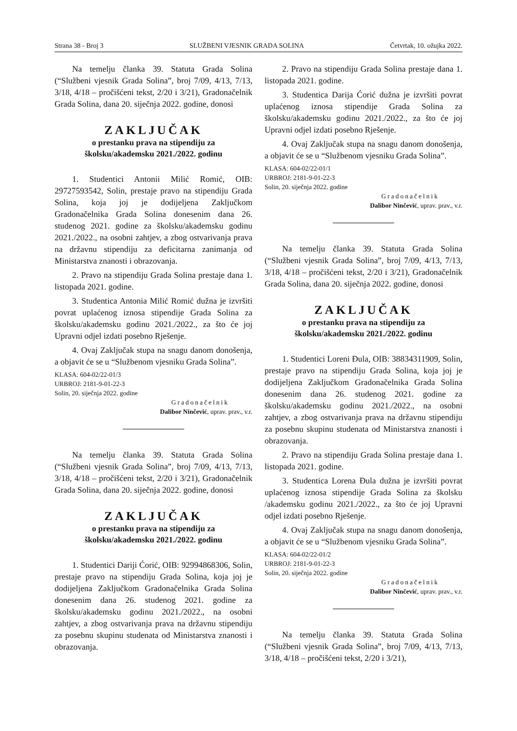Strana 38 - Broj 3 SLUŽBENI VJESNIK GRADA SOLINA Četvrtak, 10. ožujka 2022.
Na temelju članka 39. Statuta Grada Solina (“Službeni vjesnik Grada Solina”, broj 7/09, 4/13, 7/13, 3/18, 4/18 – pročišćeni tekst, 2/20 i 3/21), Gradonačelnik Grada Solina, dana 20. siječnja 2022. godine, donosi
ZAKLJUČAK
o prestanku prava na stipendiju za
školsku/akademsku 2021./2022. godinu
1. Studentici Antonii Milić Romić, OIB: 29727593542, Solin, prestaje pravo na stipendiju Grada Solina, koja joj je dodijeljena Zaključkom Gradonačelnika Grada Solina donesenim dana 26. studenog 2021. godine za školsku/akademsku godinu 2021./2022., na osobni zahtjev, a zbog ostvarivanja prava na državnu stipendiju za deficitarna zanimanja od Ministarstva znanosti i obrazovanja.
2. Pravo na stipendiju Grada Solina prestaje dana 1. listopada 2021. godine.
3. Studentica Antonia Milić Romić dužna je izvršiti povrat uplaćenog iznosa stipendije Grada Solina za školsku/akademsku godinu 2021./2022., za što će joj Upravni odjel izdati posebno Rješenje.
4. Ovaj Zaključak stupa na snagu danom donošenja, a objavit će se u “Službenom vjesniku Grada Solina”.
KLASA: 604-02/22-01/3
URBROJ: 2181-9-01-22-3
Solin, 20. siječnja 2022. godine
Gradonačelnik
Dalibor Ninčević, uprav. prav., v.r.
Na temelju članka 39. Statuta Grada Solina (“Službeni vjesnik Grada Solina”, broj 7/09, 4/13, 7/13, 3/18, 4/18 – pročišćeni tekst, 2/20 i 3/21), Gradonačelnik Grada Solina, dana 20. siječnja 2022. godine, donosi
ZAKLJUČAK
o prestanku prava na stipendiju za
školsku/akademsku 2021./2022. godinu
1. Studentici Dariji Ćorić, OIB: 92994868306, Solin, prestaje pravo na stipendiju Grada Solina, koja joj je dodijeljena Zaključkom Gradonačelnika Grada Solina donesenim dana 26. studenog 2021. godine za školsku/akademsku godinu 2021./2022., na osobni zahtjev, a zbog ostvarivanja prava na državnu stipendiju za posebnu skupinu studenata od Ministarstva znanosti i obrazovanja.
2. Pravo na stipendiju Grada Solina prestaje dana 1. listopada 2021. godine.
3. Studentica Darija Ćorić dužna je izvršiti povrat uplaćenog iznosa stipendije Grada Solina za školsku/akademsku godinu 2021./2022., za što će joj Upravni odjel izdati posebno Rješenje.
4. Ovaj Zaključak stupa na snagu danom donošenja, a objavit će se u “Službenom vjesniku Grada Solina”.
KLASA: 604-02/22-01/1
URBROJ: 2181-9-01-22-3
Solin, 20. siječnja 2022. godine
Gradonačelnik
Dalibor Ninčević, uprav. prav., v.r.
Na temelju članka 39. Statuta Grada Solina (“Službeni vjesnik Grada Solina”, broj 7/09, 4/13, 7/13, 3/18, 4/18 – pročišćeni tekst, 2/20 i 3/21), Gradonačelnik Grada Solina, dana 20. siječnja 2022. godine, donosi
ZAKLJUČAK
o prestanku prava na stipendiju za
školsku/akademsku 2021./2022. godinu
1. Studentici Loreni Đula, OIB: 38834311909, Solin, prestaje pravo na stipendiju Grada Solina, koja joj je dodijeljena Zaključkom Gradonačelnika Grada Solina donesenim dana 26. studenog 2021. godine za školsku/akademsku godinu 2021./2022., na osobni zahtjev, a zbog ostvarivanja prava na državnu stipendiju za posebnu skupinu studenata od Ministarstva znanosti i obrazovanja.
2. Pravo na stipendiju Grada Solina prestaje dana 1. listopada 2021. godine.
3. Studentica Lorena Đula dužna je izvršiti povrat uplaćenog iznosa stipendije Grada Solina za školsku /akademsku godinu 2021./2022., za što će joj Upravni odjel izdati posebno Rješenje.
4. Ovaj Zaključak stupa na snagu danom donošenja, a objavit će se u “Službenom vjesniku Grada Solina”.
KLASA: 604-02/22-01/2
URBROJ: 2181-9-01-22-3
Solin, 20. siječnja 2022. godine
Gradonačelnik
Dalibor Ninčević, uprav. prav., v.r.
Na temelju članka 39. Statuta Grada Solina (“Službeni vjesnik Grada Solina”, broj 7/09, 4/13, 7/13, 3/18, 4/18 – pročišćeni tekst, 2/20 i 3/21),